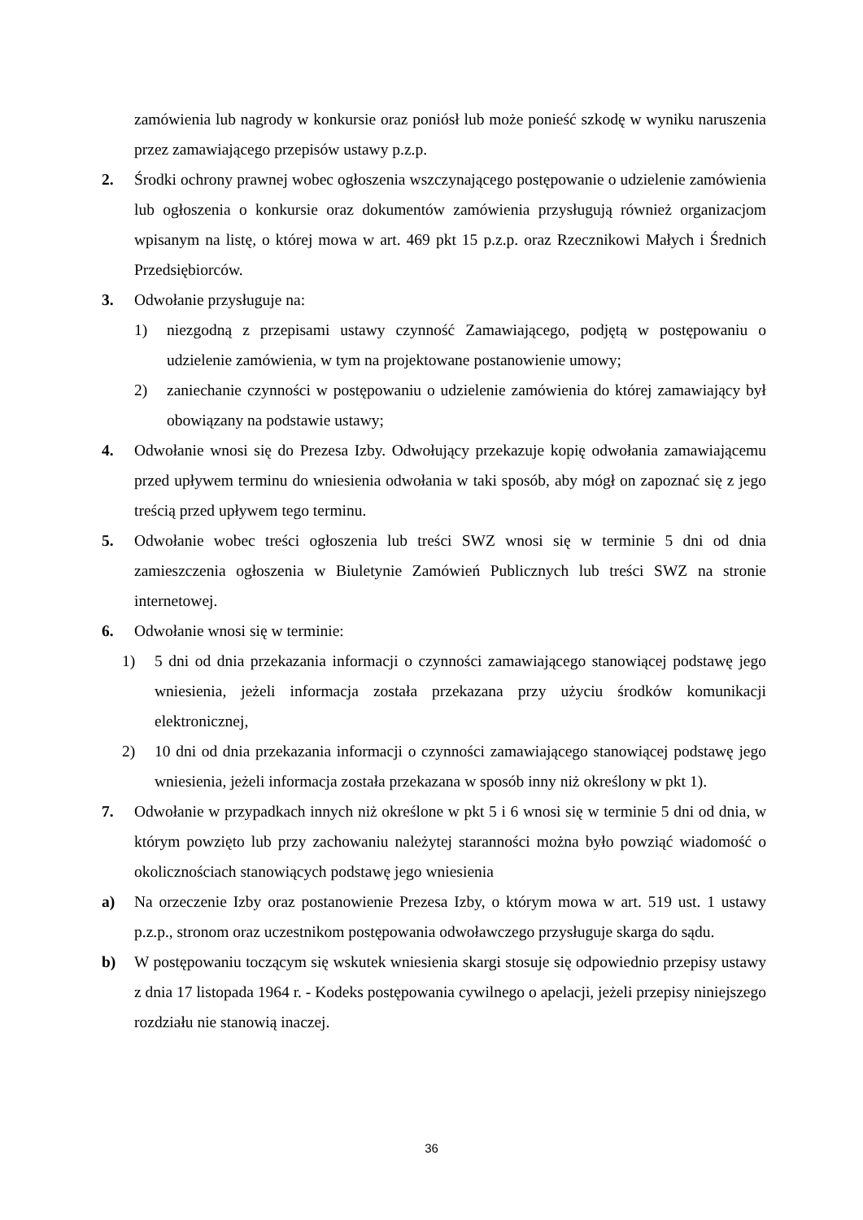zamówienia lub nagrody w konkursie oraz poniósł lub może ponieść szkodę w wyniku naruszenia przez zamawiającego przepisów ustawy p.z.p.
2. Środki ochrony prawnej wobec ogłoszenia wszczynającego postępowanie o udzielenie zamówienia lub ogłoszenia o konkursie oraz dokumentów zamówienia przysługują również organizacjom wpisanym na listę, o której mowa w art. 469 pkt 15 p.z.p. oraz Rzecznikowi Małych i Średnich Przedsiębiorców.
3. Odwołanie przysługuje na:
1) niezgodną z przepisami ustawy czynność Zamawiającego, podjętą w postępowaniu o udzielenie zamówienia, w tym na projektowane postanowienie umowy;
2) zaniechanie czynności w postępowaniu o udzielenie zamówienia do której zamawiający był obowiązany na podstawie ustawy;
4. Odwołanie wnosi się do Prezesa Izby. Odwołujący przekazuje kopię odwołania zamawiającemu przed upływem terminu do wniesienia odwołania w taki sposób, aby mógł on zapoznać się z jego treścią przed upływem tego terminu.
5. Odwołanie wobec treści ogłoszenia lub treści SWZ wnosi się w terminie 5 dni od dnia zamieszczenia ogłoszenia w Biuletynie Zamówień Publicznych lub treści SWZ na stronie internetowej.
6. Odwołanie wnosi się w terminie:
1) 5 dni od dnia przekazania informacji o czynności zamawiającego stanowiącej podstawę jego wniesienia, jeżeli informacja została przekazana przy użyciu środków komunikacji elektronicznej,
2) 10 dni od dnia przekazania informacji o czynności zamawiającego stanowiącej podstawę jego wniesienia, jeżeli informacja została przekazana w sposób inny niż określony w pkt 1).
7. Odwołanie w przypadkach innych niż określone w pkt 5 i 6 wnosi się w terminie 5 dni od dnia, w którym powzięto lub przy zachowaniu należytej staranności można było powziąć wiadomość o okolicznościach stanowiących podstawę jego wniesienia
a) Na orzeczenie Izby oraz postanowienie Prezesa Izby, o którym mowa w art. 519 ust. 1 ustawy p.z.p., stronom oraz uczestnikom postępowania odwoławczego przysługuje skarga do sądu.
b) W postępowaniu toczącym się wskutek wniesienia skargi stosuje się odpowiednio przepisy ustawy z dnia 17 listopada 1964 r. - Kodeks postępowania cywilnego o apelacji, jeżeli przepisy niniejszego rozdziału nie stanowią inaczej.
36